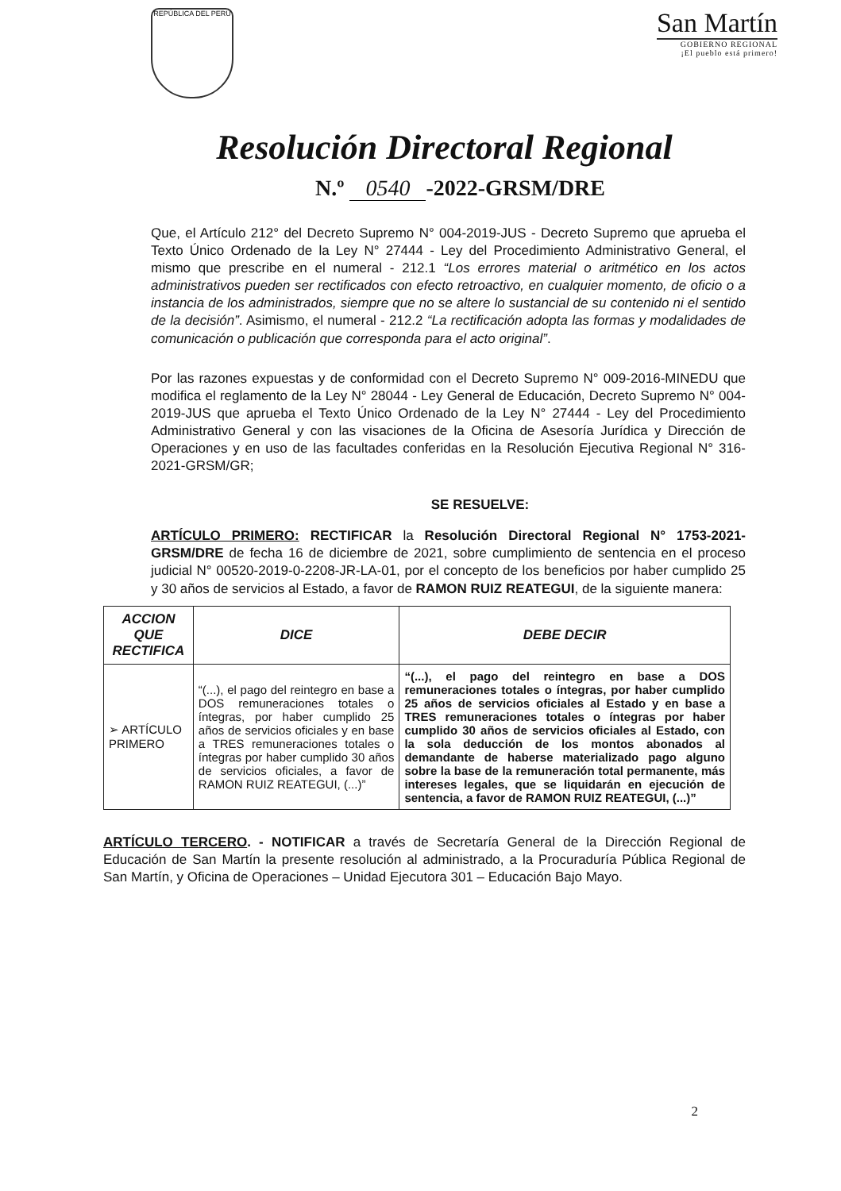REPÚBLICA DEL PERÚ
San Martín
GOBIERNO REGIONAL
¡El pueblo está primero!
Resolución Directoral Regional
N.º 0540 -2022-GRSM/DRE
Que, el Artículo 212° del Decreto Supremo N° 004-2019-JUS - Decreto Supremo que aprueba el Texto Único Ordenado de la Ley N° 27444 - Ley del Procedimiento Administrativo General, el mismo que prescribe en el numeral - 212.1 “Los errores material o aritmético en los actos administrativos pueden ser rectificados con efecto retroactivo, en cualquier momento, de oficio o a instancia de los administrados, siempre que no se altere lo sustancial de su contenido ni el sentido de la decisión”. Asimismo, el numeral - 212.2 “La rectificación adopta las formas y modalidades de comunicación o publicación que corresponda para el acto original”.
Por las razones expuestas y de conformidad con el Decreto Supremo N° 009-2016-MINEDU que modifica el reglamento de la Ley N° 28044 - Ley General de Educación, Decreto Supremo N° 004-2019-JUS que aprueba el Texto Único Ordenado de la Ley N° 27444 - Ley del Procedimiento Administrativo General y con las visaciones de la Oficina de Asesoría Jurídica y Dirección de Operaciones y en uso de las facultades conferidas en la Resolución Ejecutiva Regional N° 316-2021-GRSM/GR;
SE RESUELVE:
ARTÍCULO PRIMERO: RECTIFICAR la Resolución Directoral Regional N° 1753-2021-GRSM/DRE de fecha 16 de diciembre de 2021, sobre cumplimiento de sentencia en el proceso judicial N° 00520-2019-0-2208-JR-LA-01, por el concepto de los beneficios por haber cumplido 25 y 30 años de servicios al Estado, a favor de RAMON RUIZ REATEGUI, de la siguiente manera:
| ACCION QUE RECTIFICA | DICE | DEBE DECIR |
| --- | --- | --- |
| ➢ ARTÍCULO PRIMERO | “(...), el pago del reintegro en base a DOS remuneraciones totales o íntegras, por haber cumplido 25 años de servicios oficiales y en base a TRES remuneraciones totales o íntegras por haber cumplido 30 años de servicios oficiales, a favor de RAMON RUIZ REATEGUI, (...)” | “(...), el pago del reintegro en base a DOS remuneraciones totales o íntegras, por haber cumplido 25 años de servicios oficiales al Estado y en base a TRES remuneraciones totales o íntegras por haber cumplido 30 años de servicios oficiales al Estado, con la sola deducción de los montos abonados al demandante de haberse materializado pago alguno sobre la base de la remuneración total permanente, más intereses legales, que se liquidarán en ejecución de sentencia, a favor de RAMON RUIZ REATEGUI, (...)” |
ARTÍCULO TERCERO. - NOTIFICAR a través de Secretaría General de la Dirección Regional de Educación de San Martín la presente resolución al administrado, a la Procuraduría Pública Regional de San Martín, y Oficina de Operaciones – Unidad Ejecutora 301 – Educación Bajo Mayo.
2